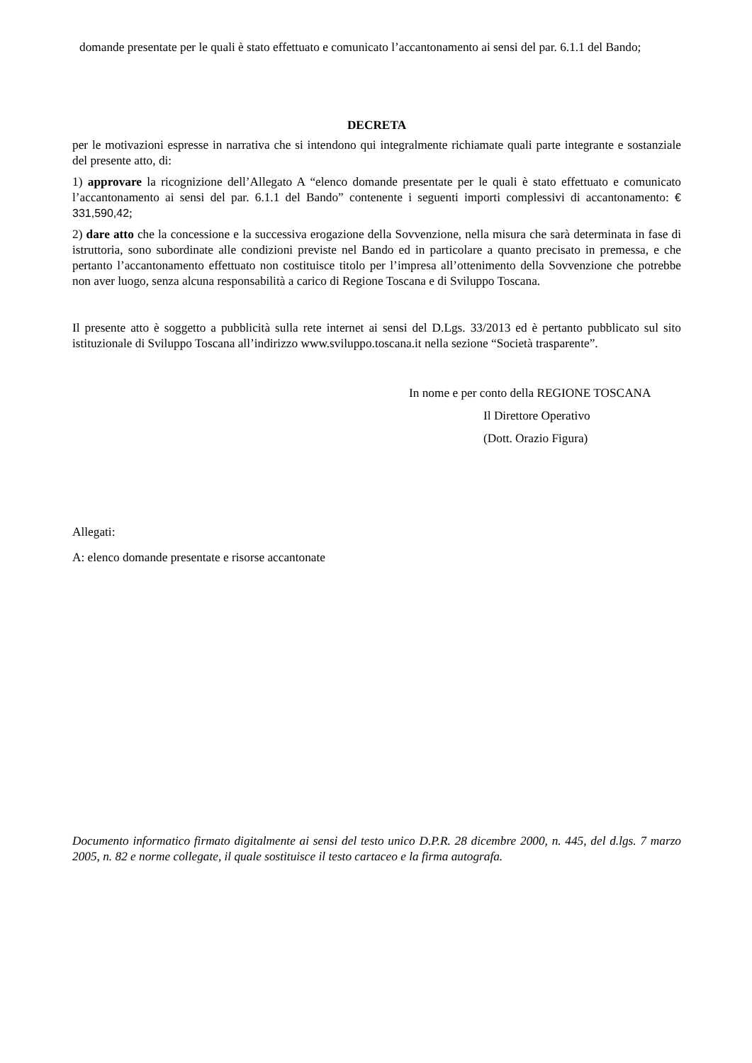domande presentate per le quali è stato effettuato e comunicato l’accantonamento ai sensi del par. 6.1.1 del Bando;
DECRETA
per le motivazioni espresse in narrativa che si intendono qui integralmente richiamate quali parte integrante e sostanziale del presente atto, di:
1) approvare la ricognizione dell’Allegato A “elenco domande presentate per le quali è stato effettuato e comunicato l’accantonamento ai sensi del par. 6.1.1 del Bando” contenente i seguenti importi complessivi di accantonamento: € 331,590,42;
2) dare atto che la concessione e la successiva erogazione della Sovvenzione, nella misura che sarà determinata in fase di istruttoria, sono subordinate alle condizioni previste nel Bando ed in particolare a quanto precisato in premessa, e che pertanto l’accantonamento effettuato non costituisce titolo per l’impresa all’ottenimento della Sovvenzione che potrebbe non aver luogo, senza alcuna responsabilità a carico di Regione Toscana e di Sviluppo Toscana.
Il presente atto è soggetto a pubblicità sulla rete internet ai sensi del D.Lgs. 33/2013 ed è pertanto pubblicato sul sito istituzionale di Sviluppo Toscana all’indirizzo www.sviluppo.toscana.it nella sezione “Società trasparente”.
In nome e per conto della REGIONE TOSCANA
Il Direttore Operativo
(Dott. Orazio Figura)
Allegati:
A: elenco domande presentate e risorse accantonate
Documento informatico firmato digitalmente ai sensi del testo unico D.P.R. 28 dicembre 2000, n. 445, del d.lgs. 7 marzo 2005, n. 82 e norme collegate, il quale sostituisce il testo cartaceo e la firma autografa.